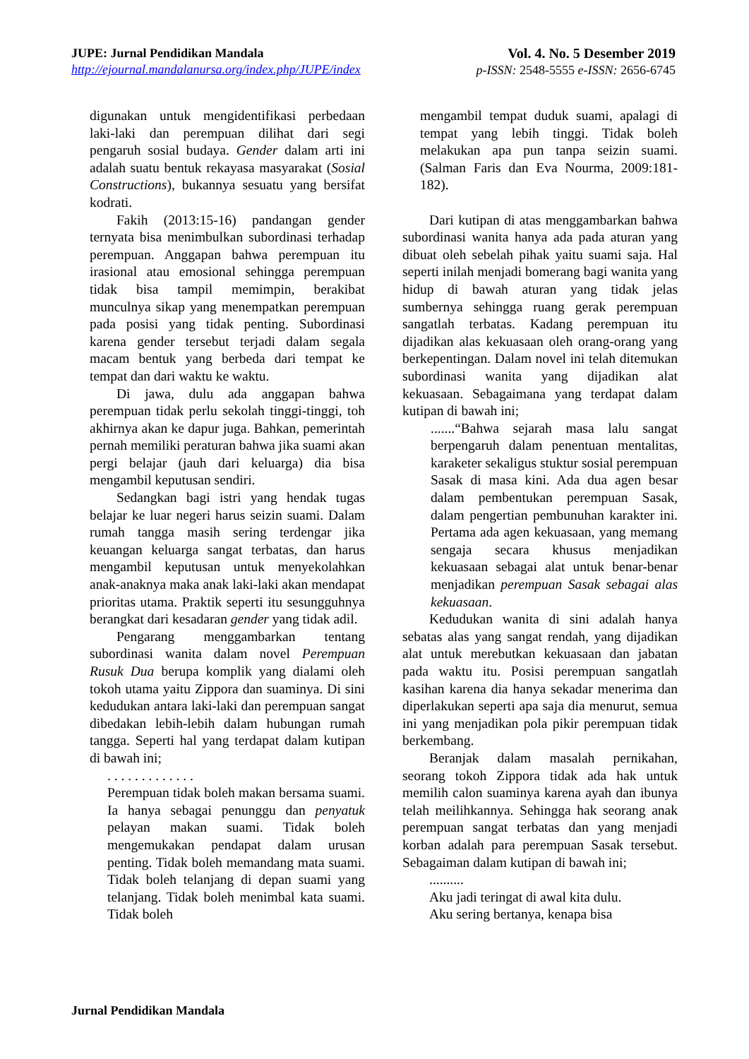JUPE: Jurnal Pendidikan Mandala
http://ejournal.mandalanursa.org/index.php/JUPE/index
Vol. 4. No. 5 Desember 2019
p-ISSN: 2548-5555 e-ISSN: 2656-6745
digunakan untuk mengidentifikasi perbedaan laki-laki dan perempuan dilihat dari segi pengaruh sosial budaya. Gender dalam arti ini adalah suatu bentuk rekayasa masyarakat (Sosial Constructions), bukannya sesuatu yang bersifat kodrati.
Fakih (2013:15-16) pandangan gender ternyata bisa menimbulkan subordinasi terhadap perempuan. Anggapan bahwa perempuan itu irasional atau emosional sehingga perempuan tidak bisa tampil memimpin, berakibat munculnya sikap yang menempatkan perempuan pada posisi yang tidak penting. Subordinasi karena gender tersebut terjadi dalam segala macam bentuk yang berbeda dari tempat ke tempat dan dari waktu ke waktu.
Di jawa, dulu ada anggapan bahwa perempuan tidak perlu sekolah tinggi-tinggi, toh akhirnya akan ke dapur juga. Bahkan, pemerintah pernah memiliki peraturan bahwa jika suami akan pergi belajar (jauh dari keluarga) dia bisa mengambil keputusan sendiri.
Sedangkan bagi istri yang hendak tugas belajar ke luar negeri harus seizin suami. Dalam rumah tangga masih sering terdengar jika keuangan keluarga sangat terbatas, dan harus mengambil keputusan untuk menyekolahkan anak-anaknya maka anak laki-laki akan mendapat prioritas utama. Praktik seperti itu sesungguhnya berangkat dari kesadaran gender yang tidak adil.
Pengarang menggambarkan tentang subordinasi wanita dalam novel Perempuan Rusuk Dua berupa komplik yang dialami oleh tokoh utama yaitu Zippora dan suaminya. Di sini kedudukan antara laki-laki dan perempuan sangat dibedakan lebih-lebih dalam hubungan rumah tangga. Seperti hal yang terdapat dalam kutipan di bawah ini;
. . . . . . . . . . . . .
Perempuan tidak boleh makan bersama suami. Ia hanya sebagai penunggu dan penyatuk pelayan makan suami. Tidak boleh mengemukakan pendapat dalam urusan penting. Tidak boleh memandang mata suami. Tidak boleh telanjang di depan suami yang telanjang. Tidak boleh menimbal kata suami. Tidak boleh
mengambil tempat duduk suami, apalagi di tempat yang lebih tinggi. Tidak boleh melakukan apa pun tanpa seizin suami. (Salman Faris dan Eva Nourma, 2009:181-182).
Dari kutipan di atas menggambarkan bahwa subordinasi wanita hanya ada pada aturan yang dibuat oleh sebelah pihak yaitu suami saja. Hal seperti inilah menjadi bomerang bagi wanita yang hidup di bawah aturan yang tidak jelas sumbernya sehingga ruang gerak perempuan sangatlah terbatas. Kadang perempuan itu dijadikan alas kekuasaan oleh orang-orang yang berkepentingan. Dalam novel ini telah ditemukan subordinasi wanita yang dijadikan alat kekuasaan. Sebagaimana yang terdapat dalam kutipan di bawah ini;
.......“Bahwa sejarah masa lalu sangat berpengaruh dalam penentuan mentalitas, karaketer sekaligus stuktur sosial perempuan Sasak di masa kini. Ada dua agen besar dalam pembentukan perempuan Sasak, dalam pengertian pembunuhan karakter ini. Pertama ada agen kekuasaan, yang memang sengaja secara khusus menjadikan kekuasaan sebagai alat untuk benar-benar menjadikan perempuan Sasak sebagai alas kekuasaan.
Kedudukan wanita di sini adalah hanya sebatas alas yang sangat rendah, yang dijadikan alat untuk merebutkan kekuasaan dan jabatan pada waktu itu. Posisi perempuan sangatlah kasihan karena dia hanya sekadar menerima dan diperlakukan seperti apa saja dia menurut, semua ini yang menjadikan pola pikir perempuan tidak berkembang.
Beranjak dalam masalah pernikahan, seorang tokoh Zippora tidak ada hak untuk memilih calon suaminya karena ayah dan ibunya telah meilihkannya. Sehingga hak seorang anak perempuan sangat terbatas dan yang menjadi korban adalah para perempuan Sasak tersebut. Sebagaiman dalam kutipan di bawah ini;
..........
Aku jadi teringat di awal kita dulu.
Aku sering bertanya, kenapa bisa
Jurnal Pendidikan Mandala